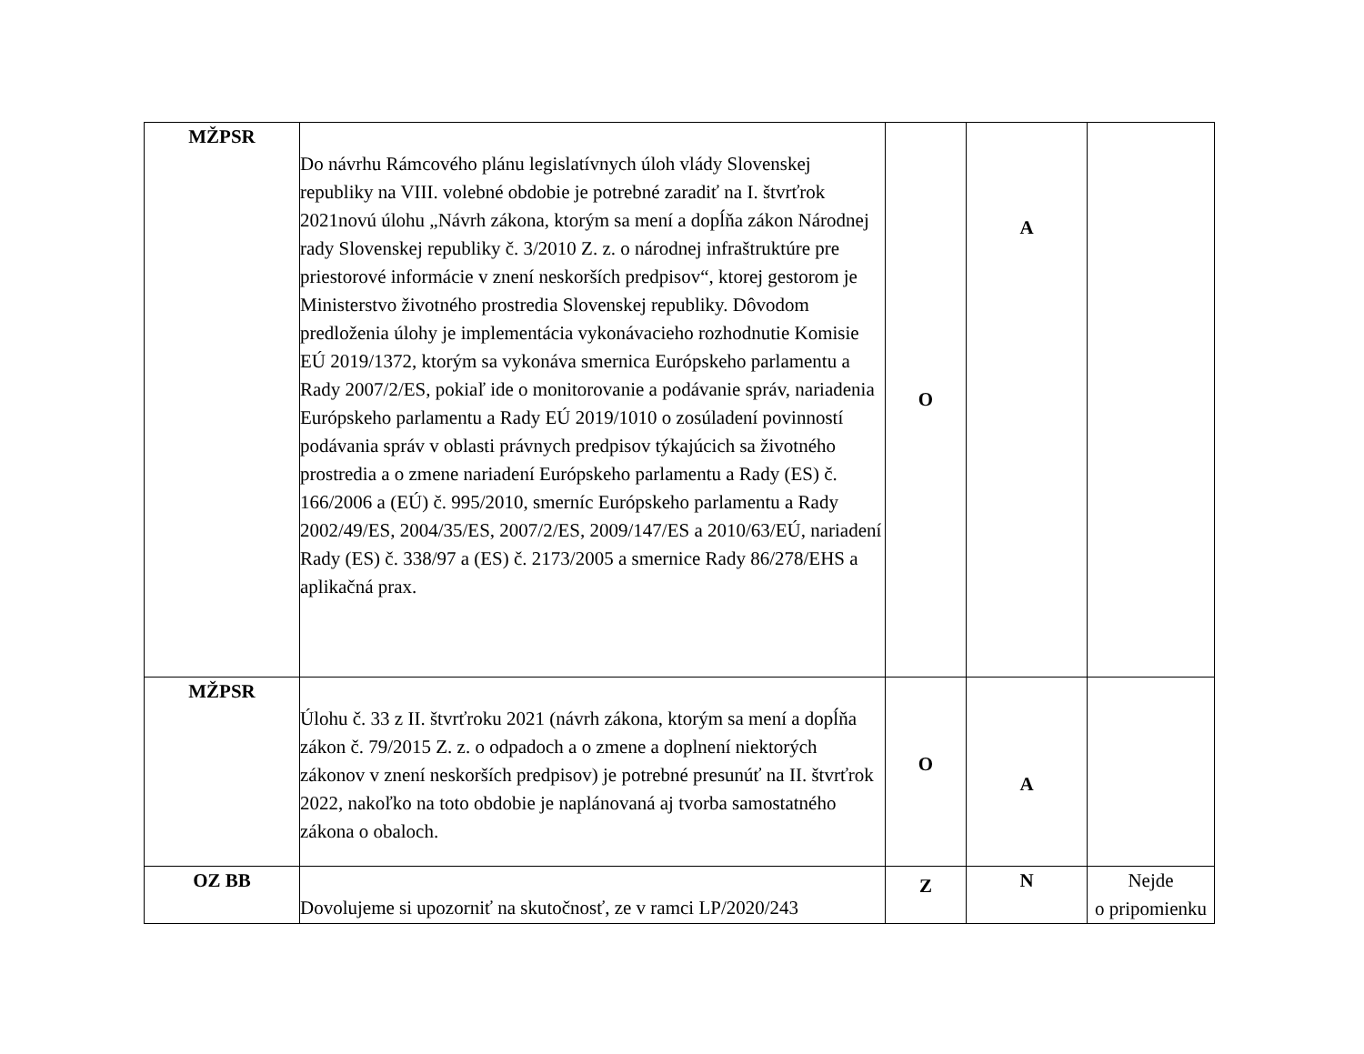| MŽPSR | Do návrhu Rámcového plánu legislatívnych úloh vlády Slovenskej republiky na VIII. volebné obdobie je potrebné zaradiť na I. štvrťrok 2021novú úlohu „Návrh zákona, ktorým sa mení a dopĺňa zákon Národnej rady Slovenskej republiky č. 3/2010 Z. z. o národnej infraštruktúre pre priestorové informácie v znení neskorších predpisov“, ktorej gestorom je Ministerstvo životného prostredia Slovenskej republiky. Dôvodom predloženia úlohy je implementácia vykonávacieho rozhodnutie Komisie EÚ 2019/1372, ktorým sa vykonáva smernica Európskeho parlamentu a Rady 2007/2/ES, pokiaľ ide o monitorovanie a podávanie správ, nariadenia Európskeho parlamentu a Rady EÚ 2019/1010 o zosúladení povinností podávania správ v oblasti právnych predpisov týkajúcich sa životného prostredia a o zmene nariadení Európskeho parlamentu a Rady (ES) č. 166/2006 a (EÚ) č. 995/2010, smerníc Európskeho parlamentu a Rady 2002/49/ES, 2004/35/ES, 2007/2/ES, 2009/147/ES a 2010/63/EÚ, nariadení Rady (ES) č. 338/97 a (ES) č. 2173/2005 a smernice Rady 86/278/EHS a aplikačná prax. | O | A | |
| MŽPSR | Úlohu č. 33 z II. štvrťroku 2021 (návrh zákona, ktorým sa mení a dopĺňa zákon č. 79/2015 Z. z. o odpadoch a o zmene a doplnení niektorých zákonov v znení neskorších predpisov) je potrebné presunúť na II. štvrťrok 2022, nakoľko na toto obdobie je naplánovaná aj tvorba samostatného zákona o obaloch. | O | A | |
| OZ BB | Dovolujeme si upozorniť na skutočnosť, ze v ramci LP/2020/243 | Z | N | Nejde o pripomienku |